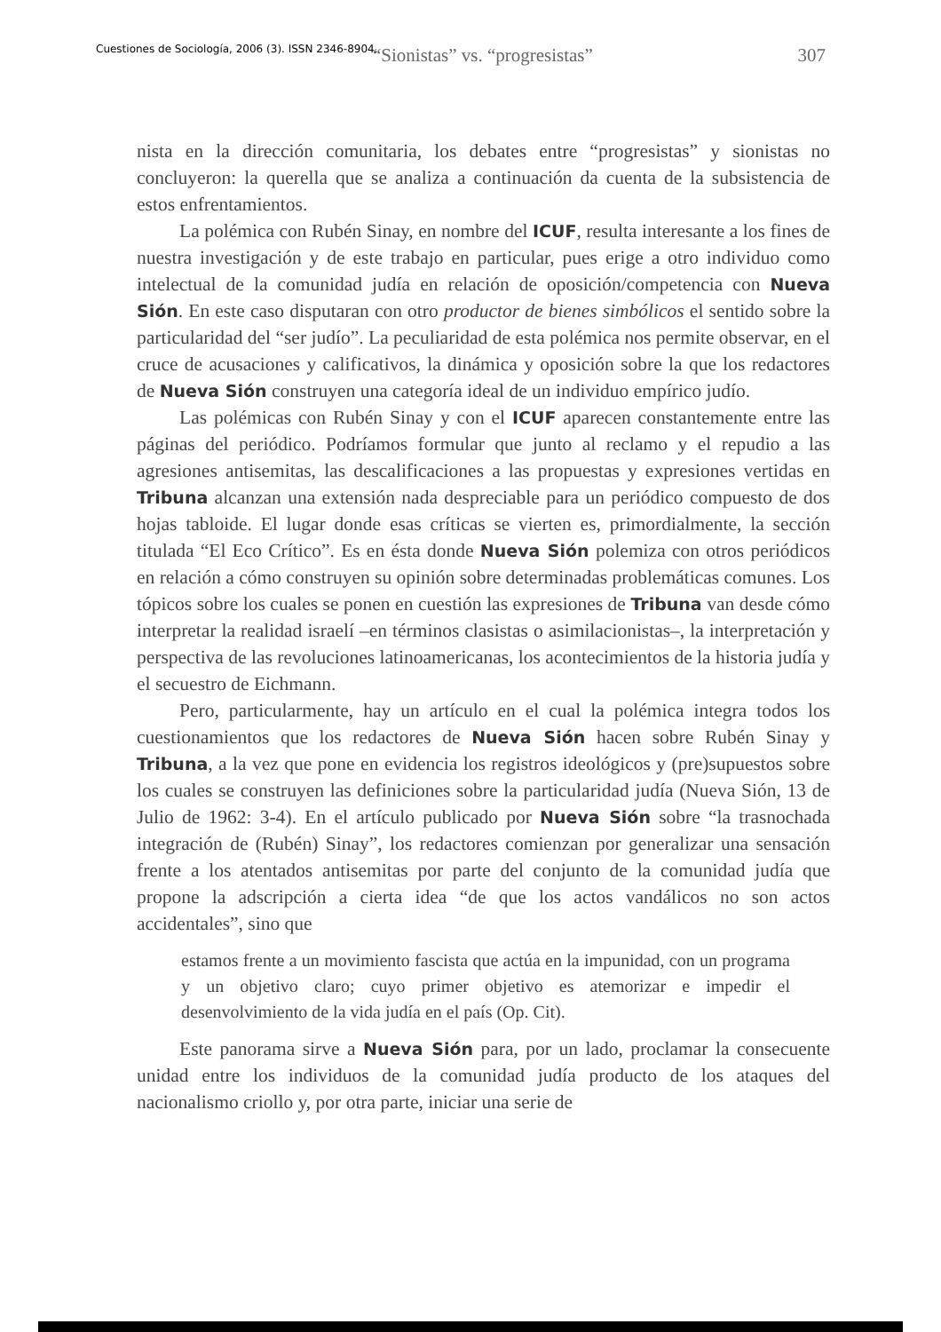Cuestiones de Sociología, 2006 (3). ISSN 2346-8904.
“Sionistas” vs. “progresistas” 307
nista en la dirección comunitaria, los debates entre “progresistas” y sionistas no concluyeron: la querella que se analiza a continuación da cuenta de la subsistencia de estos enfrentamientos.
La polémica con Rubén Sinay, en nombre del ICUF, resulta interesante a los fines de nuestra investigación y de este trabajo en particular, pues erige a otro individuo como intelectual de la comunidad judía en relación de oposición/competencia con Nueva Sión. En este caso disputaran con otro productor de bienes simbólicos el sentido sobre la particularidad del “ser judío”. La peculiaridad de esta polémica nos permite observar, en el cruce de acusaciones y calificativos, la dinámica y oposición sobre la que los redactores de Nueva Sión construyen una categoría ideal de un individuo empírico judío.
Las polémicas con Rubén Sinay y con el ICUF aparecen constantemente entre las páginas del periódico. Podríamos formular que junto al reclamo y el repudio a las agresiones antisemitas, las descalificaciones a las propuestas y expresiones vertidas en Tribuna alcanzan una extensión nada despreciable para un periódico compuesto de dos hojas tabloide. El lugar donde esas críticas se vierten es, primordialmente, la sección titulada “El Eco Crítico”. Es en ésta donde Nueva Sión polemiza con otros periódicos en relación a cómo construyen su opinión sobre determinadas problemáticas comunes. Los tópicos sobre los cuales se ponen en cuestión las expresiones de Tribuna van desde cómo interpretar la realidad israelí –en términos clasistas o asimilacionistas–, la interpretación y perspectiva de las revoluciones latinoamericanas, los acontecimientos de la historia judía y el secuestro de Eichmann.
Pero, particularmente, hay un artículo en el cual la polémica integra todos los cuestionamientos que los redactores de Nueva Sión hacen sobre Rubén Sinay y Tribuna, a la vez que pone en evidencia los registros ideológicos y (pre)supuestos sobre los cuales se construyen las definiciones sobre la particularidad judía (Nueva Sión, 13 de Julio de 1962: 3-4). En el artículo publicado por Nueva Sión sobre “la trasnochada integración de (Rubén) Sinay”, los redactores comienzan por generalizar una sensación frente a los atentados antisemitas por parte del conjunto de la comunidad judía que propone la adscripción a cierta idea “de que los actos vandálicos no son actos accidentales”, sino que
estamos frente a un movimiento fascista que actúa en la impunidad, con un programa y un objetivo claro; cuyo primer objetivo es atemorizar e impedir el desenvolvimiento de la vida judía en el país (Op. Cit).
Este panorama sirve a Nueva Sión para, por un lado, proclamar la consecuente unidad entre los individuos de la comunidad judía producto de los ataques del nacionalismo criollo y, por otra parte, iniciar una serie de